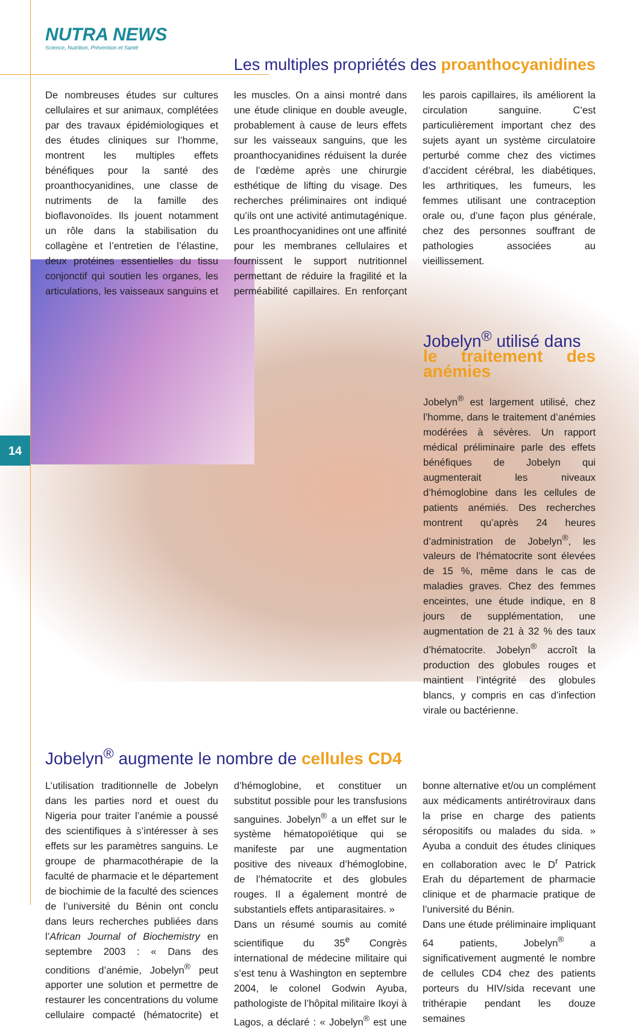14
NUTRA NEWS
Science, Nutrition, Prévention et Santé
Les multiples propriétés des proanthocyanidines
De nombreuses études sur cultures cellulaires et sur animaux, complétées par des travaux épidémiologiques et des études cliniques sur l’homme, montrent les multiples effets bénéfiques pour la santé des proanthocyanidines, une classe de nutriments de la famille des bioflavonoïdes. Ils jouent notamment un rôle dans la stabilisation du collagène et l’entretien de l’élastine, deux protéines essentielles du tissu conjonctif qui soutien les organes, les articulations, les vaisseaux sanguins et les muscles. On a ainsi montré dans une étude clinique en double aveugle, probablement à cause de leurs effets sur les vaisseaux sanguins, que les proanthocyanidines réduisent la durée de l’œdème après une chirurgie esthétique de lifting du visage. Des recherches préliminaires ont indiqué qu’ils ont une activité antimutagénique. Les proanthocyanidines ont une affinité pour les membranes cellulaires et fournissent le support nutritionnel permettant de réduire la fragilité et la perméabilité capillaires. En renforçant les parois capillaires, ils améliorent la circulation sanguine. C’est particulièrement important chez des sujets ayant un système circulatoire perturbé comme chez des victimes d’accident cérébral, les diabétiques, les arthritiques, les fumeurs, les femmes utilisant une contraception orale ou, d’une façon plus générale, chez des personnes souffrant de pathologies associées au vieillissement.
Jobelyn<sup>®</sup> utilisé dans
le traitement des anémies
Jobelyn<sup>®</sup> est largement utilisé, chez l’homme, dans le traitement d’anémies modérées à sévères. Un rapport médical préliminaire parle des effets bénéfiques de Jobelyn qui augmenterait les niveaux d’hémoglobine dans les cellules de patients anémiés. Des recherches montrent qu’après 24 heures d’administration de Jobelyn<sup>®</sup>, les valeurs de l’hématocrite sont élevées de 15 %, même dans le cas de maladies graves. Chez des femmes enceintes, une étude indique, en 8 jours de supplémentation, une augmentation de 21 à 32 % des taux d’hématocrite. Jobelyn<sup>®</sup> accroît la production des globules rouges et maintient l’intégrité des globules blancs, y compris en cas d’infection virale ou bactérienne.
Jobelyn<sup>®</sup> augmente le nombre de cellules CD4
L’utilisation traditionnelle de Jobelyn dans les parties nord et ouest du Nigeria pour traiter l’anémie a poussé des scientifiques à s’intéresser à ses effets sur les paramètres sanguins. Le groupe de pharmacothérapie de la faculté de pharmacie et le département de biochimie de la faculté des sciences de l’université du Bénin ont conclu dans leurs recherches publiées dans l’African Journal of Biochemistry en septembre 2003 : « Dans des conditions d’anémie, Jobelyn<sup>®</sup> peut apporter une solution et permettre de restaurer les concentrations du volume cellulaire compacté (hématocrite) et d’hémoglobine, et constituer un substitut possible pour les transfusions sanguines. Jobelyn<sup>®</sup> a un effet sur le système hématopoïétique qui se manifeste par une augmentation positive des niveaux d’hémoglobine, de l’hématocrite et des globules rouges. Il a également montré de substantiels effets antiparasitaires. »
Dans un résumé soumis au comité scientifique du 35<sup>e</sup> Congrès international de médecine militaire qui s’est tenu à Washington en septembre 2004, le colonel Godwin Ayuba, pathologiste de l’hôpital militaire Ikoyi à Lagos, a déclaré : « Jobelyn<sup>®</sup> est une bonne alternative et/ou un complément aux médicaments antirétroviraux dans la prise en charge des patients séropositifs ou malades du sida. » Ayuba a conduit des études cliniques en collaboration avec le D<sup>r</sup> Patrick Erah du département de pharmacie clinique et de pharmacie pratique de l’université du Bénin.
Dans une étude préliminaire impliquant 64 patients, Jobelyn<sup>®</sup> a significativement augmenté le nombre de cellules CD4 chez des patients porteurs du HIV/sida recevant une trithérapie pendant les douze semaines